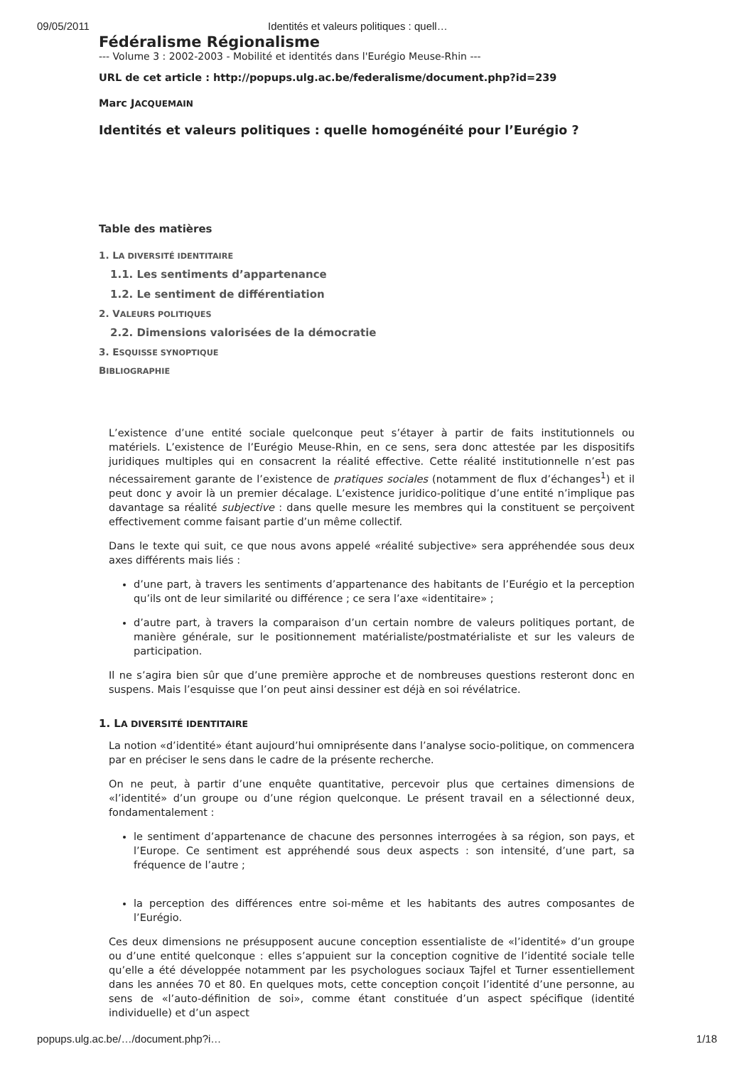09/05/2011 Identités et valeurs politiques : quell…
Fédéralisme Régionalisme
--- Volume 3 : 2002-2003 - Mobilité et identités dans l'Eurégio Meuse-Rhin ---
URL de cet article : http://popups.ulg.ac.be/federalisme/document.php?id=239
Marc JACQUEMAIN
Identités et valeurs politiques : quelle homogénéité pour l’Eurégio ?
Table des matières
1. LA DIVERSITÉ IDENTITAIRE
1.1. Les sentiments d’appartenance
1.2. Le sentiment de différentiation
2. VALEURS POLITIQUES
2.2. Dimensions valorisées de la démocratie
3. ESQUISSE SYNOPTIQUE
BIBLIOGRAPHIE
L’existence d’une entité sociale quelconque peut s’étayer à partir de faits institutionnels ou matériels. L’existence de l’Eurégio Meuse-Rhin, en ce sens, sera donc attestée par les dispositifs juridiques multiples qui en consacrent la réalité effective. Cette réalité institutionnelle n’est pas nécessairement garante de l’existence de pratiques sociales (notamment de flux d’échanges<sup>1</sup>) et il peut donc y avoir là un premier décalage. L’existence juridico-politique d’une entité n’implique pas davantage sa réalité subjective : dans quelle mesure les membres qui la constituent se perçoivent effectivement comme faisant partie d’un même collectif.
Dans le texte qui suit, ce que nous avons appelé «réalité subjective» sera appréhendée sous deux axes différents mais liés :
d’une part, à travers les sentiments d’appartenance des habitants de l’Eurégio et la perception qu’ils ont de leur similarité ou différence ; ce sera l’axe «identitaire» ;
d’autre part, à travers la comparaison d’un certain nombre de valeurs politiques portant, de manière générale, sur le positionnement matérialiste/postmatérialiste et sur les valeurs de participation.
Il ne s’agira bien sûr que d’une première approche et de nombreuses questions resteront donc en suspens. Mais l’esquisse que l’on peut ainsi dessiner est déjà en soi révélatrice.
1. LA DIVERSITÉ IDENTITAIRE
La notion «d’identité» étant aujourd’hui omniprésente dans l’analyse socio-politique, on commencera par en préciser le sens dans le cadre de la présente recherche.
On ne peut, à partir d’une enquête quantitative, percevoir plus que certaines dimensions de «l’identité» d’un groupe ou d’une région quelconque. Le présent travail en a sélectionné deux, fondamentalement :
le sentiment d’appartenance de chacune des personnes interrogées à sa région, son pays, et l’Europe. Ce sentiment est appréhendé sous deux aspects : son intensité, d’une part, sa fréquence de l’autre ;
la perception des différences entre soi-même et les habitants des autres composantes de l’Eurégio.
Ces deux dimensions ne présupposent aucune conception essentialiste de «l’identité» d’un groupe ou d’une entité quelconque : elles s’appuient sur la conception cognitive de l’identité sociale telle qu’elle a été développée notamment par les psychologues sociaux Tajfel et Turner essentiellement dans les années 70 et 80. En quelques mots, cette conception conçoit l’identité d’une personne, au sens de «l’auto-définition de soi», comme étant constituée d’un aspect spécifique (identité individuelle) et d’un aspect
popups.ulg.ac.be/…/document.php?i… 1/18